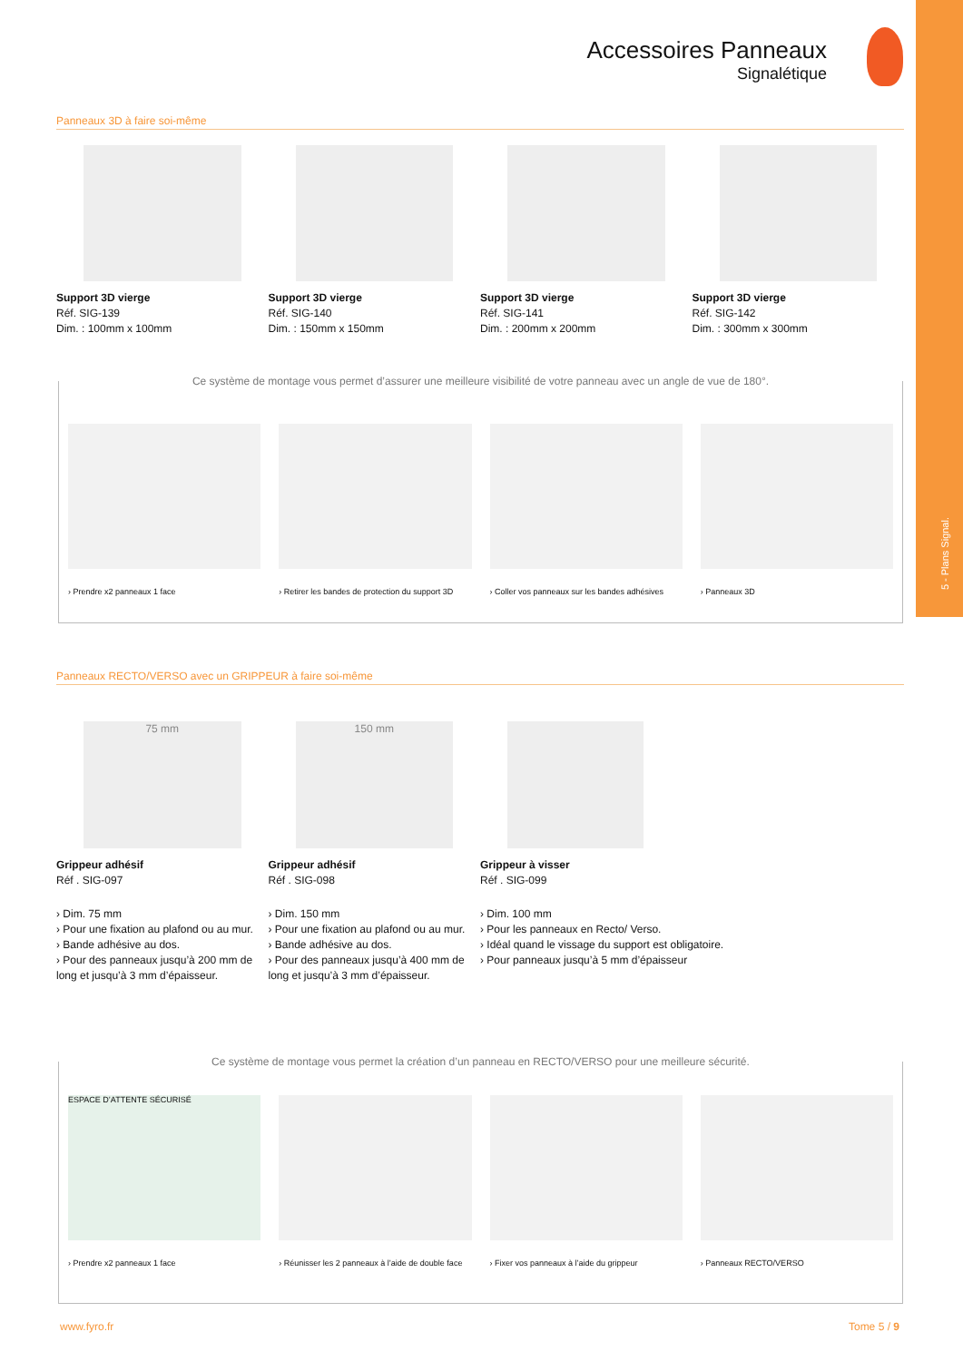5 - Plans Signal.
Accessoires Panneaux
Signalétique
Panneaux 3D à faire soi-même
Support 3D vierge
Réf. SIG-139
Dim. : 100mm x 100mm
Support 3D vierge
Réf. SIG-140
Dim. : 150mm x 150mm
Support 3D vierge
Réf. SIG-141
Dim. : 200mm x 200mm
Support 3D vierge
Réf. SIG-142
Dim. : 300mm x 300mm
Ce système de montage vous permet d’assurer une meilleure visibilité de votre panneau avec un angle de vue de 180°.
› Prendre x2 panneaux 1 face › Retirer les bandes de protection du support 3D
› Coller vos panneaux sur les bandes adhésives
› Panneaux 3D
Panneaux RECTO/VERSO avec un GRIPPEUR à faire soi-même
75 mm
Grippeur adhésif
Réf . SIG-097
› Dim. 75 mm
› Pour une fixation au plafond ou au mur.
› Bande adhésive au dos.
› Pour des panneaux jusqu’à 200 mm de long et jusqu’à 3 mm d’épaisseur.
150 mm
Grippeur adhésif
Réf . SIG-098
› Dim. 150 mm
› Pour une fixation au plafond ou au mur.
› Bande adhésive au dos.
› Pour des panneaux jusqu’à 400 mm de long et jusqu’à 3 mm d’épaisseur.
Grippeur à visser
Réf . SIG-099
› Dim. 100 mm
› Pour les panneaux en Recto/ Verso.
› Idéal quand le vissage du support est obligatoire.
› Pour panneaux jusqu’à 5 mm d’épaisseur
Ce système de montage vous permet la création d’un panneau en RECTO/VERSO pour une meilleure sécurité.
ESPACE D’ATTENTE SÉCURISÉ
› Prendre x2 panneaux 1 face
› Réunisser les 2 panneaux à l’aide de double face
› Fixer vos panneaux à l’aide du grippeur
› Panneaux RECTO/VERSO
www.fyro.fr Tome 5 / 9